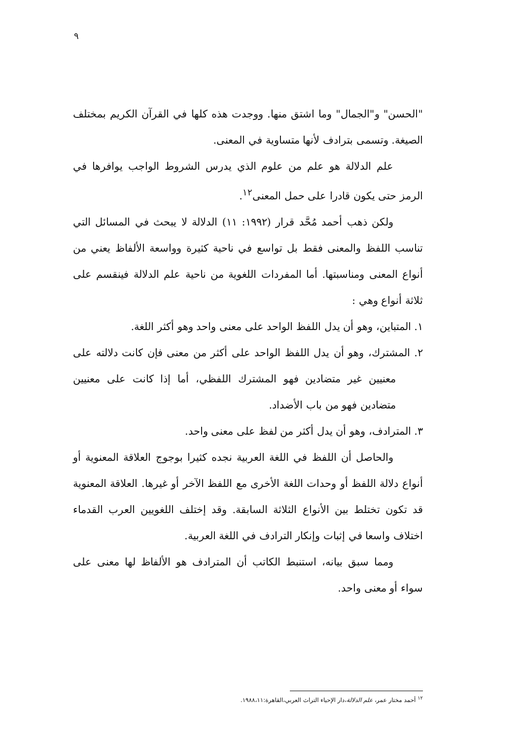٩
"الحسن" و"الجمال" وما اشتق منها. ووجدت هذه كلها في القرآن الكريم بمختلف الصيغة. وتسمى بترادف لأنها متساوية في المعنى.
علم الدلالة هو علم من علوم الذي يدرس الشروط الواجب يوافرها في الرمز حتى يكون قادرا على حمل المعنى<sup>١٢</sup>.
ولكن ذهب أحمد مُحَّد قرار (١٩٩٢: ١١) الدلالة لا يبحث في المسائل التي تناسب اللفظ والمعنى فقط بل تواسع في ناحية كثيرة وواسعة الألفاظ يعني من أنواع المعنى ومناسبتها. أما المفردات اللغوية من ناحية علم الدلالة فينقسم على ثلاثة أنواع وهي :
١. المتباين، وهو أن يدل اللفظ الواحد على معنى واحد وهو أكثر اللغة.
٢. المشترك، وهو أن يدل اللفظ الواحد على أكثر من معنى فإن كانت دلالته على معنيين غير متضادين فهو المشترك اللفظي، أما إذا كانت على معنيين متضادين فهو من باب الأضداد.
٣. المترادف، وهو أن يدل أكثر من لفظ على معنى واحد.
والحاصل أن اللفظ في اللغة العربية نجده كثيرا بوجوج العلاقة المعنوية أو أنواع دلالة اللفظ أو وحدات اللغة الأخرى مع اللفظ الآخر أو غيرها. العلاقة المعنوية قد تكون تختلط بين الأنواع الثلاثة السابقة. وقد إختلف اللغويين العرب القدماء اختلاف واسعا في إثبات وإنكار الترادف في اللغة العربية.
ومما سبق بيانه، استنبط الكاتب أن المترادف هو الألفاظ لها معنى على سواء أو معنى واحد.
<sup>١٢</sup> أحمد مختار عمر، علم الدلالة،دار الإحياء التراث العربي،القاهرة:١٩٨٨،١١.